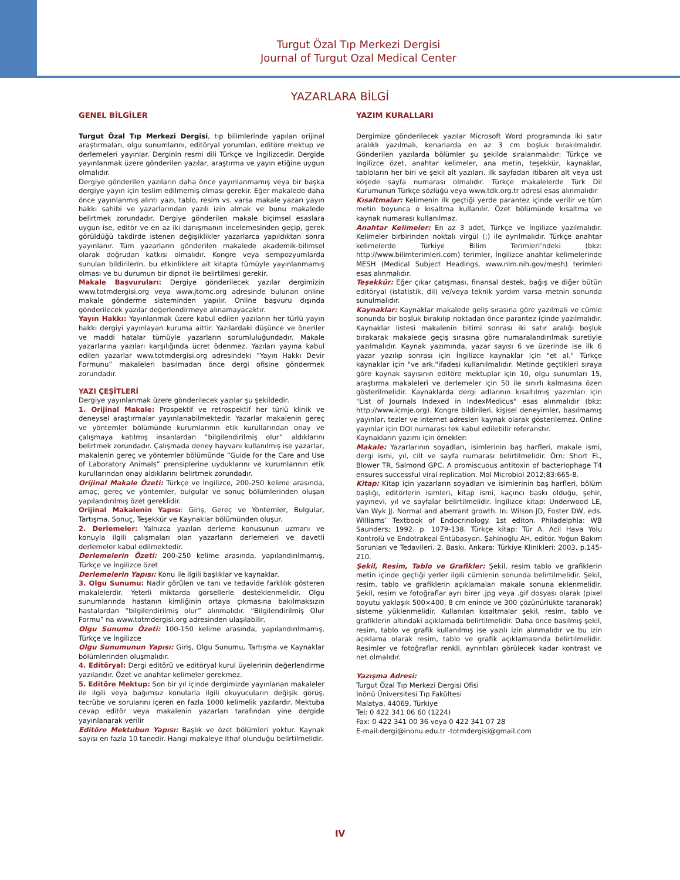Turgut Özal Tıp Merkezi Dergisi
Journal of Turgut Ozal Medical Center
YAZARLARA BİLGİ
GENEL BİLGİLER
Turgut Özal Tıp Merkezi Dergisi, tıp bilimlerinde yapılan orijinal araştırmaları, olgu sunumlarını, editöryal yorumları, editöre mektup ve derlemeleri yayınlar. Derginin resmi dili Türkçe ve İngilizcedir. Dergide yayınlanmak üzere gönderilen yazılar, araştırma ve yayın etiğine uygun olmalıdır.
Dergiye gönderilen yazıların daha önce yayınlanmamış veya bir başka dergiye yayın için teslim edilmemiş olması gerekir. Eğer makalede daha önce yayınlanmış alıntı yazı, tablo, resim vs. varsa makale yazarı yayın hakkı sahibi ve yazarlarından yazılı izin almak ve bunu makalede belirtmek zorundadır. Dergiye gönderilen makale biçimsel esaslara uygun ise, editör ve en az iki danışmanın incelemesinden geçip, gerek görüldüğü takdirde istenen değişiklikler yazarlarca yapıldıktan sonra yayınlanır. Tüm yazarların gönderilen makalede akademik-bilimsel olarak doğrudan katkısı olmalıdır. Kongre veya sempozyumlarda sunulan bildirilerin, bu etkinliklere ait kitapta tümüyle yayınlanmamış olması ve bu durumun bir dipnot ile belirtilmesi gerekir.
Makale Başvuruları: Dergiye gönderilecek yazılar dergimizin www.totmdergisi.org veya www.jtomc.org adresinde bulunan online makale gönderme sisteminden yapılır. Online başvuru dışında gönderilecek yazılar değerlendirmeye alınamayacaktır.
Yayın Hakkı: Yayınlanmak üzere kabul edilen yazıların her türlü yayın hakkı dergiyi yayınlayan kuruma aittir. Yazılardaki düşünce ve öneriler ve maddi hatalar tümüyle yazarların sorumluluğundadır. Makale yazarlarına yazıları karşılığında ücret ödenmez. Yazıları yayına kabul edilen yazarlar www.totmdergisi.org adresindeki “Yayın Hakkı Devir Formunu” makaleleri basılmadan önce dergi ofisine göndermek zorundadır.
YAZI ÇEŞİTLERİ
Dergiye yayınlanmak üzere gönderilecek yazılar şu şekildedir.
1. Orijinal Makale: Prospektif ve retrospektif her türlü klinik ve deneysel araştırmalar yayınlanabilmektedir. Yazarlar makalenin gereç ve yöntemler bölümünde kurumlarının etik kurullarından onay ve çalışmaya katılmış insanlardan “bilgilendirilmiş olur” aldıklarını belirtmek zorundadır. Çalışmada deney hayvanı kullanılmış ise yazarlar, makalenin gereç ve yöntemler bölümünde “Guide for the Care and Use of Laboratory Animals” prensiplerine uyduklarını ve kurumlarının etik kurullarından onay aldıklarını belirtmek zorundadır.
Orijinal Makale Özeti: Türkçe ve İngilizce, 200-250 kelime arasında, amaç, gereç ve yöntemler, bulgular ve sonuç bölümlerinden oluşan yapılandırılmış özet gereklidir.
Orijinal Makalenin Yapısı: Giriş, Gereç ve Yöntemler, Bulgular, Tartışma, Sonuç, Teşekkür ve Kaynaklar bölümünden oluşur.
2. Derlemeler: Yalnızca yazılan derleme konusunun uzmanı ve konuyla ilgili çalışmaları olan yazarların derlemeleri ve davetli derlemeler kabul edilmektedir.
Derlemelerin Özeti: 200-250 kelime arasında, yapılandırılmamış, Türkçe ve İngilizce özet
Derlemelerin Yapısı: Konu ile ilgili başlıklar ve kaynaklar.
3. Olgu Sunumu: Nadir görülen ve tanı ve tedavide farklılık gösteren makalelerdir. Yeterli miktarda görsellerle desteklenmelidir. Olgu sunumlarında hastanın kimliğinin ortaya çıkmasına bakılmaksızın hastalardan “bilgilendirilmiş olur” alınmalıdır. “Bilgilendirilmiş Olur Formu” na www.totmdergisi.org adresinden ulaşılabilir.
Olgu Sunumu Özeti: 100-150 kelime arasında, yapılandırılmamış, Türkçe ve İngilizce
Olgu Sunumunun Yapısı: Giriş, Olgu Sunumu, Tartışma ve Kaynaklar bölümlerinden oluşmalıdır.
4. Editöryal: Dergi editörü ve editöryal kurul üyelerinin değerlendirme yazılarıdır. Özet ve anahtar kelimeler gerekmez.
5. Editöre Mektup: Son bir yıl içinde dergimizde yayınlanan makaleler ile ilgili veya bağımsız konularla ilgili okuyucuların değişik görüş, tecrübe ve sorularını içeren en fazla 1000 kelimelik yazılardır. Mektuba cevap editör veya makalenin yazarları tarafından yine dergide yayınlanarak verilir
Editöre Mektubun Yapısı: Başlık ve özet bölümleri yoktur. Kaynak sayısı en fazla 10 tanedir. Hangi makaleye ithaf olunduğu belirtilmelidir.
YAZIM KURALLARI
Dergimize gönderilecek yazılar Microsoft Word programında iki satır aralıklı yazılmalı, kenarlarda en az 3 cm boşluk bırakılmalıdır. Gönderilen yazılarda bölümler şu şekilde sıralanmalıdır: Türkçe ve İngilizce özet, anahtar kelimeler, ana metin, teşekkür, kaynaklar, tabloların her biri ve şekil alt yazıları. ilk sayfadan itibaren alt veya üst köşede sayfa numarası olmalıdır. Türkçe makalelerde Türk Dil Kurumunun Türkçe sözlüğü veya www.tdk.org.tr adresi esas alınmalıdır
Kısaltmalar: Kelimenin ilk geçtiği yerde parantez içinde verilir ve tüm metin boyunca o kısaltma kullanılır. Özet bölümünde kısaltma ve kaynak numarası kullanılmaz.
Anahtar Kelimeler: En az 3 adet, Türkçe ve İngilizce yazılmalıdır. Kelimeler birbirinden noktalı virgül (;) ile ayrılmalıdır. Türkçe anahtar kelimelerde Türkiye Bilim Terimleri’ndeki (bkz: http://www.bilimterimleri.com) terimler, İngilizce anahtar kelimelerinde MESH (Medical Subject Headings, www.nlm.nih.gov/mesh) terimleri esas alınmalıdır.
Teşekkür: Eğer çıkar çatışması, finansal destek, bağış ve diğer bütün editöryal (istatistik, dil) ve/veya teknik yardım varsa metnin sonunda sunulmalıdır.
Kaynaklar: Kaynaklar makalede geliş sırasına göre yazılmalı ve cümle sonunda bir boşluk bırakılıp noktadan önce parantez içinde yazılmalıdır. Kaynaklar listesi makalenin bitimi sonrası iki satır aralığı boşluk bırakarak makalede geçiş sırasına göre numaralandırılmak suretiyle yazılmalıdır. Kaynak yazımında, yazar sayısı 6 ve üzerinde ise ilk 6 yazar yazılıp sonrası için İngilizce kaynaklar için "et al." Türkçe kaynaklar için "ve ark."ifadesi kullanılmalıdır. Metinde geçtikleri sıraya göre kaynak sayısının editöre mektuplar için 10, olgu sunumları 15, araştırma makaleleri ve derlemeler için 50 ile sınırlı kalmasına özen gösterilmelidir. Kaynaklarda dergi adlarının kısaltılmış yazımları için "List of Journals Indexed in IndexMedicus" esas alınmalıdır (bkz: http://www.icmje.org). Kongre bildirileri, kişisel deneyimler, basılmamış yayınlar, tezler ve internet adresleri kaynak olarak gösterilemez. Online yayınlar için DOI numarası tek kabul edilebilir referanstır.
Kaynakların yazımı için örnekler:
Makale: Yazarlarının soyadları, isimlerinin baş harfleri, makale ismi, dergi ismi, yıl, cilt ve sayfa numarası belirtilmelidir. Örn: Short FL, Blower TR, Salmond GPC. A promiscuous antitoxin of bacteriophage T4 ensures successful viral replication. Mol Microbiol 2012;83:665-8.
Kitap: Kitap için yazarların soyadları ve isimlerinin baş harfleri, bölüm başlığı, editörlerin isimleri, kitap ismi, kaçıncı baskı olduğu, şehir, yayınevi, yıl ve sayfalar belirtilmelidir. İngilizce kitap: Underwood LE, Van Wyk JJ. Normal and aberrant growth. In: Wilson JD, Foster DW, eds. Williams’ Textbook of Endocrinology. 1st editon. Philadelphia: WB Saunders; 1992. p. 1079-138. Türkçe kitap: Tür A. Acil Hava Yolu Kontrolü ve Endotrakeal Entübasyon. Şahinoğlu AH, editör. Yoğun Bakım Sorunları ve Tedavileri. 2. Baskı. Ankara: Türkiye Klinikleri; 2003. p.145-210.
Şekil, Resim, Tablo ve Grafikler: Şekil, resim tablo ve grafiklerin metin içinde geçtiği yerler ilgili cümlenin sonunda belirtilmelidir. Şekil, resim, tablo ve grafiklerin açıklamaları makale sonuna eklenmelidir. Şekil, resim ve fotoğraflar ayrı birer .jpg veya .gif dosyası olarak (pixel boyutu yaklaşık 500×400, 8 cm eninde ve 300 çözünürlükte taranarak) sisteme yüklenmelidir. Kullanılan kısaltmalar şekil, resim, tablo ve grafiklerin altındaki açıklamada belirtilmelidir. Daha önce basılmış şekil, resim, tablo ve grafik kullanılmış ise yazılı izin alınmalıdır ve bu izin açıklama olarak resim, tablo ve grafik açıklamasında belirtilmelidir. Resimler ve fotoğraflar renkli, ayrıntıları görülecek kadar kontrast ve net olmalıdır.
Yazışma Adresi:
Turgut Özal Tıp Merkezi Dergisi Ofisi
İnönü Üniversitesi Tıp Fakültesi
Malatya, 44069, Türkiye
Tel: 0 422 341 06 60 (1224)
Fax: 0 422 341 00 36 veya 0 422 341 07 28
E-mail:dergi@inonu.edu.tr -totmdergisi@gmail.com
IV